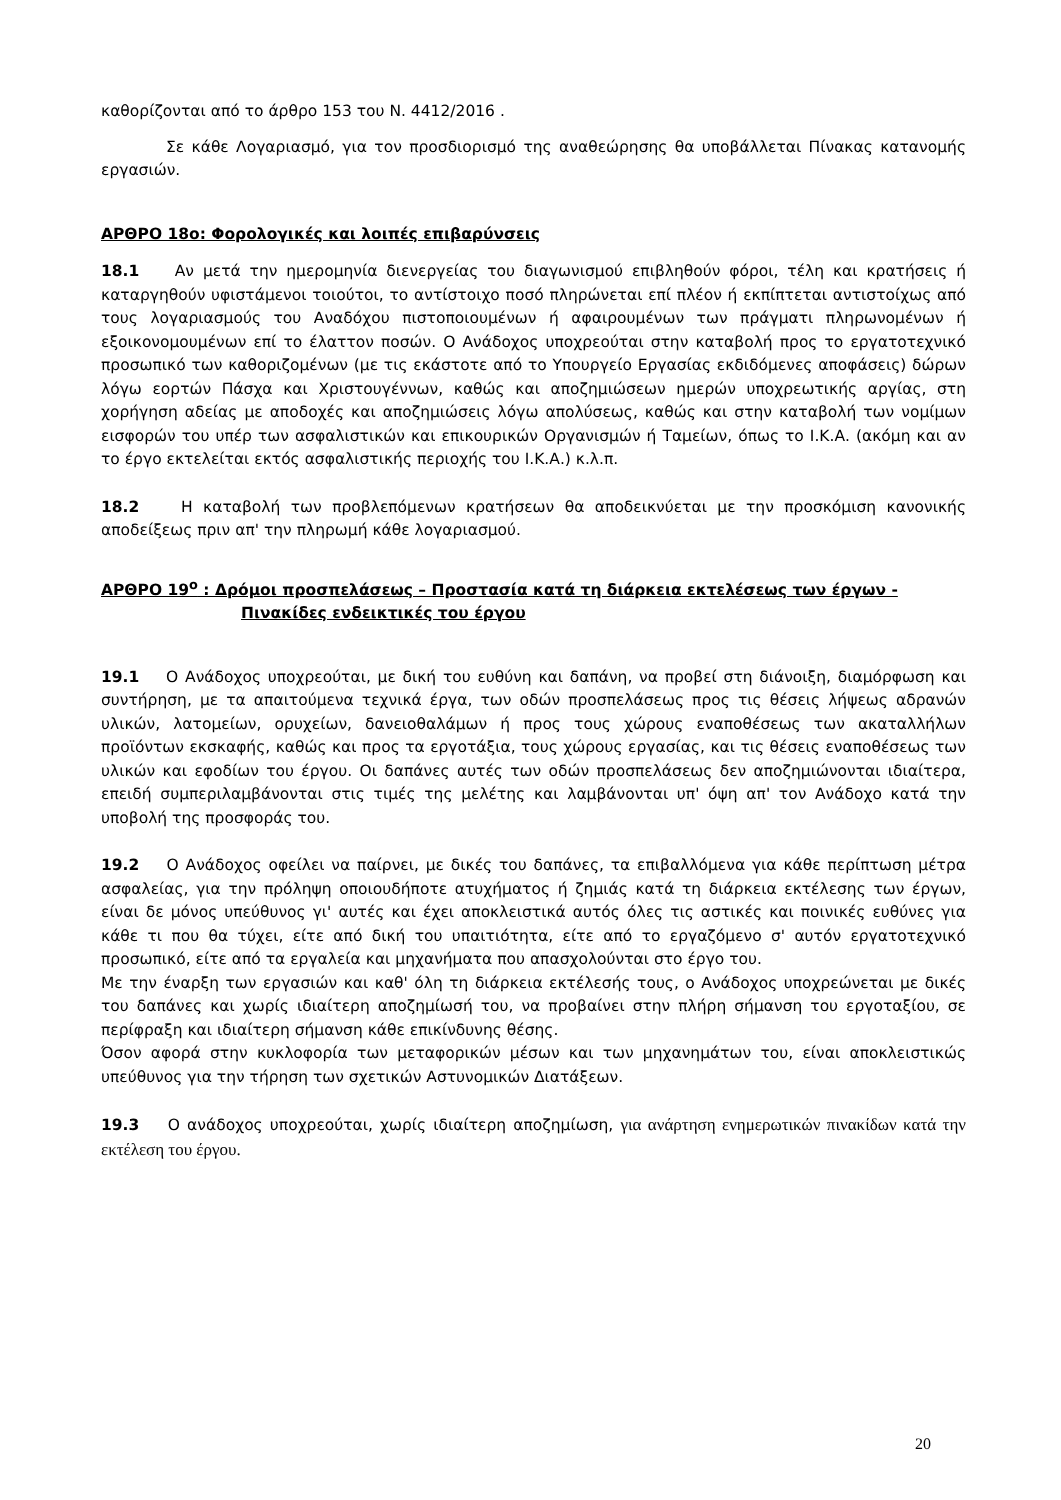καθορίζονται από το άρθρο 153 του Ν. 4412/2016 .
Σε κάθε Λογαριασμό, για τον προσδιορισμό της αναθεώρησης θα υποβάλλεται Πίνακας κατανομής εργασιών.
ΑΡΘΡΟ 18ο: Φορολογικές και λοιπές επιβαρύνσεις
18.1 Αν μετά την ημερομηνία διενεργείας του διαγωνισμού επιβληθούν φόροι, τέλη και κρατήσεις ή καταργηθούν υφιστάμενοι τοιούτοι, το αντίστοιχο ποσό πληρώνεται επί πλέον ή εκπίπτεται αντιστοίχως από τους λογαριασμούς του Αναδόχου πιστοποιουμένων ή αφαιρουμένων των πράγματι πληρωνομένων ή εξοικονομουμένων επί το έλαττον ποσών. Ο Ανάδοχος υποχρεούται στην καταβολή προς το εργατοτεχνικό προσωπικό των καθοριζομένων (με τις εκάστοτε από το Υπουργείο Εργασίας εκδιδόμενες αποφάσεις) δώρων λόγω εορτών Πάσχα και Χριστουγέννων, καθώς και αποζημιώσεων ημερών υποχρεωτικής αργίας, στη χορήγηση αδείας με αποδοχές και αποζημιώσεις λόγω απολύσεως, καθώς και στην καταβολή των νομίμων εισφορών του υπέρ των ασφαλιστικών και επικουρικών Οργανισμών ή Ταμείων, όπως το Ι.Κ.Α. (ακόμη και αν το έργο εκτελείται εκτός ασφαλιστικής περιοχής του Ι.Κ.Α.) κ.λ.π.
18.2 Η καταβολή των προβλεπόμενων κρατήσεων θα αποδεικνύεται με την προσκόμιση κανονικής αποδείξεως πριν απ' την πληρωμή κάθε λογαριασμού.
ΑΡΘΡΟ 19<sup>ο</sup> : Δρόμοι προσπελάσεως – Προστασία κατά τη διάρκεια εκτελέσεως των έργων -
Πινακίδες ενδεικτικές του έργου
19.1 Ο Ανάδοχος υποχρεούται, με δική του ευθύνη και δαπάνη, να προβεί στη διάνοιξη, διαμόρφωση και συντήρηση, με τα απαιτούμενα τεχνικά έργα, των οδών προσπελάσεως προς τις θέσεις λήψεως αδρανών υλικών, λατομείων, ορυχείων, δανειοθαλάμων ή προς τους χώρους εναποθέσεως των ακαταλλήλων προϊόντων εκσκαφής, καθώς και προς τα εργοτάξια, τους χώρους εργασίας, και τις θέσεις εναποθέσεως των υλικών και εφοδίων του έργου. Οι δαπάνες αυτές των οδών προσπελάσεως δεν αποζημιώνονται ιδιαίτερα, επειδή συμπεριλαμβάνονται στις τιμές της μελέτης και λαμβάνονται υπ' όψη απ' τον Ανάδοχο κατά την υποβολή της προσφοράς του.
19.2 Ο Ανάδοχος οφείλει να παίρνει, με δικές του δαπάνες, τα επιβαλλόμενα για κάθε περίπτωση μέτρα ασφαλείας, για την πρόληψη οποιουδήποτε ατυχήματος ή ζημιάς κατά τη διάρκεια εκτέλεσης των έργων, είναι δε μόνος υπεύθυνος γι' αυτές και έχει αποκλειστικά αυτός όλες τις αστικές και ποινικές ευθύνες για κάθε τι που θα τύχει, είτε από δική του υπαιτιότητα, είτε από το εργαζόμενο σ' αυτόν εργατοτεχνικό προσωπικό, είτε από τα εργαλεία και μηχανήματα που απασχολούνται στο έργο του.
Με την έναρξη των εργασιών και καθ' όλη τη διάρκεια εκτέλεσής τους, ο Ανάδοχος υποχρεώνεται με δικές του δαπάνες και χωρίς ιδιαίτερη αποζημίωσή του, να προβαίνει στην πλήρη σήμανση του εργοταξίου, σε περίφραξη και ιδιαίτερη σήμανση κάθε επικίνδυνης θέσης.
Όσον αφορά στην κυκλοφορία των μεταφορικών μέσων και των μηχανημάτων του, είναι αποκλειστικώς υπεύθυνος για την τήρηση των σχετικών Αστυνομικών Διατάξεων.
19.3 Ο ανάδοχος υποχρεούται, χωρίς ιδιαίτερη αποζημίωση, για ανάρτηση ενημερωτικών πινακίδων κατά την εκτέλεση του έργου.
20